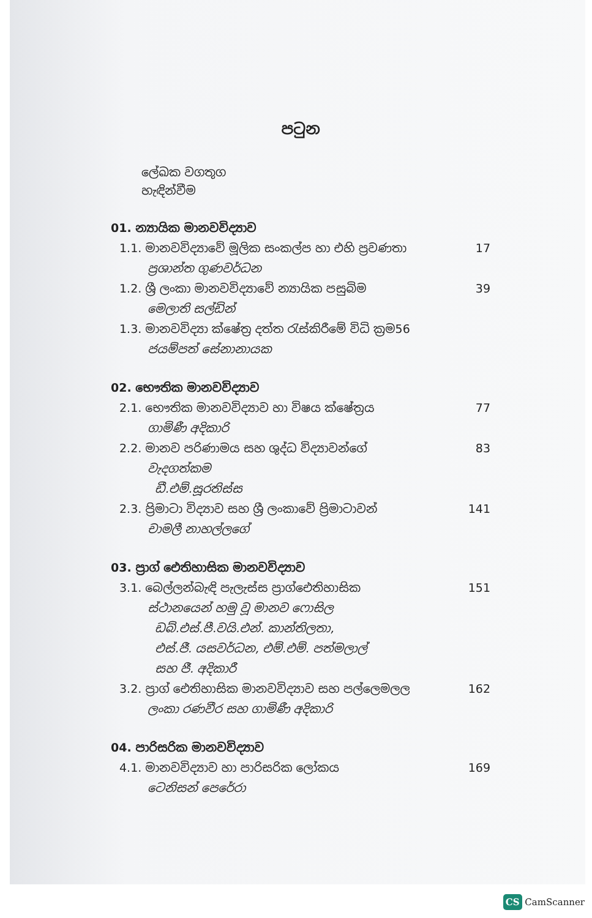පටුන
ලේඛක වගතුග
හැඳින්වීම
01. න්‍යායික මානවවිද්‍යාව
1.1. මානවවිද්‍යාවේ මූලික සංකල්ප හා එහි ප්‍රවණතා 17
ප්‍රශාන්ත ගුණවර්ධන
1.2. ශ්‍රී ලංකා මානවවිද්‍යාවේ න්‍යායික පසුබිම 39
මෙලාති සල්ඩින්
1.3. මානවවිද්‍යා ක්ෂේත්‍ර දත්ත රැස්කිරීමේ විධි ක්‍රම56
ජයම්පත් සේනානායක
02. භෞතික මානවවිද්‍යාව
2.1. භෞතික මානවවිද්‍යාව හා විෂය ක්ෂේත්‍රය 77
ගාමිණී අදිකාරි
2.2. මානව පරිණාමය සහ ශුද්ධ විද්‍යාවන්ගේ 83
වැදගත්කම
ඩී.එම්.සූරතිස්ස
2.3. ප්‍රිමාටා විද්‍යාව සහ ශ්‍රී ලංකාවේ ප්‍රිමාටාවන් 141
චාමලී නාහල්ලගේ
03. ප්‍රාග් ඓතිහාසික මානවවිද්‍යාව
3.1. බෙල්ලන්බැඳි පැලැස්ස ප්‍රාග්ඓතිහාසික 151
ස්ථානයෙන් හමු වූ මානව ෆොසිල
ඩබ්.එස්.පී.වයි.එන්. කාන්තිලතා,
එස්.ජී. යසවර්ධන, එම්.එම්. පත්මලාල්
සහ ජී. අදිකාරී
3.2. ප්‍රාග් ඓතිහාසික මානවවිද්‍යාව සහ පල්ලෙමලල 162
ලංකා රණවීර සහ ගාමිණී අදිකාරි
04. පාරිසරික මානවවිද්‍යාව
4.1. මානවවිද්‍යාව හා පාරිසරික ලෝකය 169
ටෙනිසන් පෙරේරා
CS CamScanner